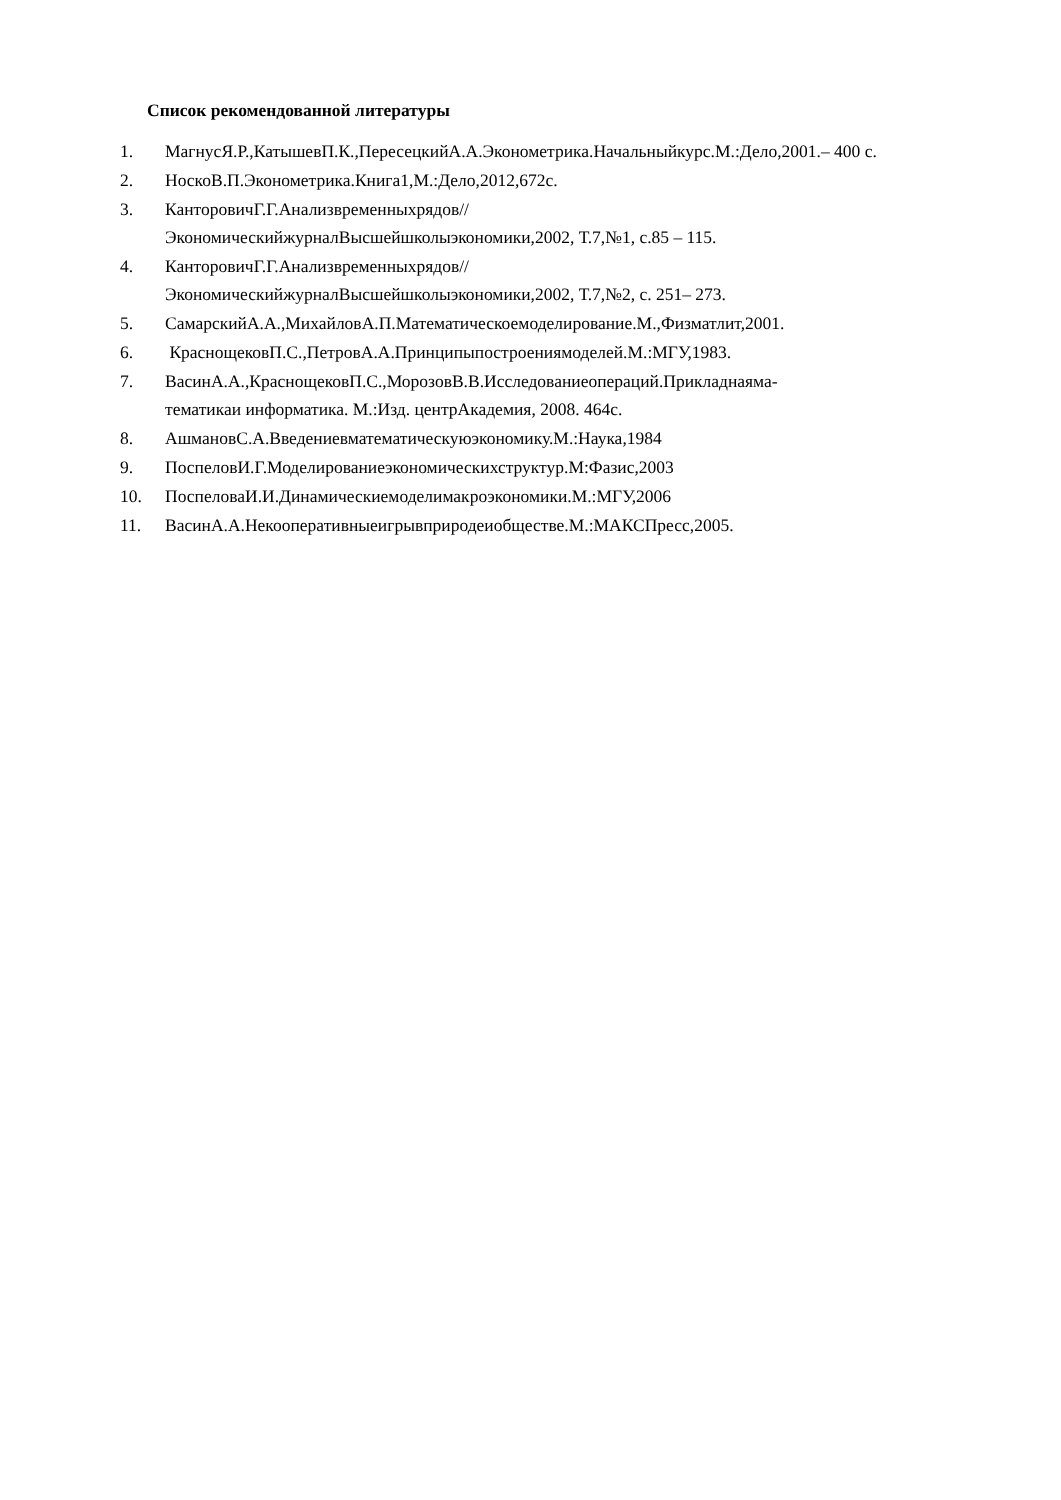Список рекомендованной литературы
1. МагнусЯ.Р.,КатышевП.К.,ПересецкийА.А.Эконометрика.Начальныйкурс.М.:Дело,2001.– 400 с.
2. НоскоВ.П.Эконометрика.Книга1,М.:Дело,2012,672с.
3. КанторовичГ.Г.Анализвременныхрядов//
ЭкономическийжурналВысшейшколыэкономики,2002, Т.7,№1, с.85 – 115.
4. КанторовичГ.Г.Анализвременныхрядов//
ЭкономическийжурналВысшейшколыэкономики,2002, Т.7,№2, с. 251– 273.
5. СамарскийА.А.,МихайловА.П.Математическоемоделирование.М.,Физматлит,2001.
6. КраснощековП.С.,ПетровА.А.Принципыпостроениямоделей.М.:МГУ,1983.
7. ВасинА.А.,КраснощековП.С.,МорозовВ.В.Исследованиеопераций.Прикладнаяма-
тематикаи информатика. М.:Изд. центрАкадемия, 2008. 464с.
8. АшмановС.А.Введениевматематическуюэкономику.М.:Наука,1984
9. ПоспеловИ.Г.Моделированиеэкономическихструктур.М:Фазис,2003
10. ПоспеловаИ.И.Динамическиемоделимакроэкономики.М.:МГУ,2006
11. ВасинА.А.Некооперативныеигрывприродеиобществе.М.:МАКСПресс,2005.